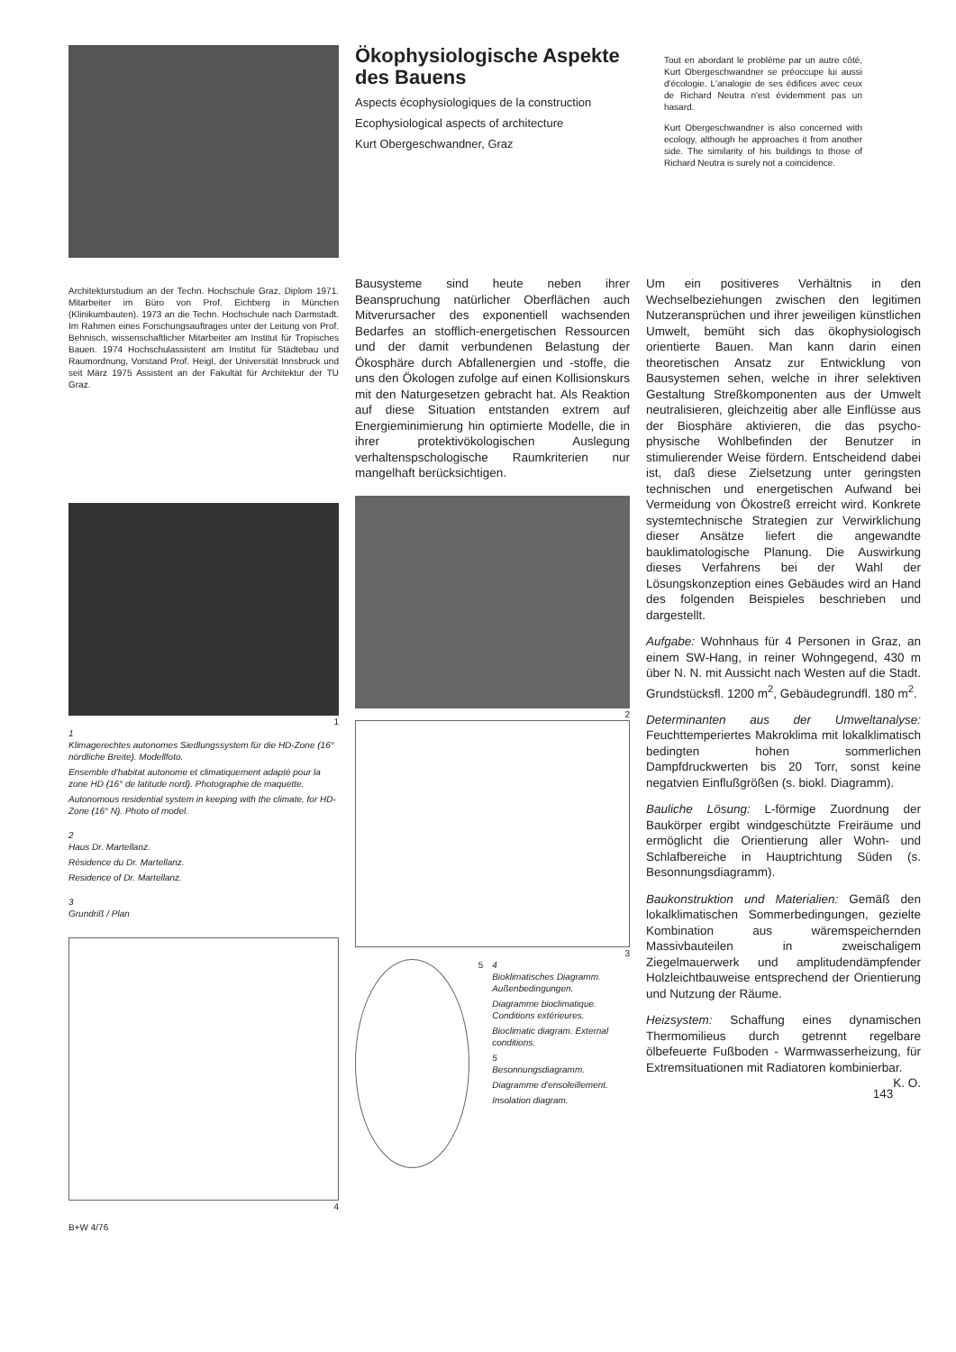Ökophysiologische Aspekte des Bauens
Aspects écophysiologiques de la construction
Ecophysiological aspects of architecture
Kurt Obergeschwandner, Graz
Tout en abordant le problème par un autre côté, Kurt Obergeschwandner se préoccupe lui aussi d'écologie. L'analogie de ses édifices avec ceux de Richard Neutra n'est évidemment pas un hasard.
Kurt Obergeschwandner is also concerned with ecology, although he approaches it from another side. The similarity of his buildings to those of Richard Neutra is surely not a coincidence.
Architekturstudium an der Techn. Hochschule Graz, Diplom 1971. Mitarbeiter im Büro von Prof. Eichberg in München (Klinikumbauten). 1973 an die Techn. Hochschule nach Darmstadt. Im Rahmen eines Forschungsauftrages unter der Leitung von Prof. Behnisch, wissenschaftlicher Mitarbeiter am Institut für Tropisches Bauen. 1974 Hochschulassistent am Institut für Städtebau und Raumordnung, Vorstand Prof. Heigl, der Universität Innsbruck und seit März 1975 Assistent an der Fakultät für Architektur der TU Graz.
1
1
Klimagerechtes autonomes Siedlungssystem für die HD-Zone (16° nördliche Breite). Modellfoto.
Ensemble d'habitat autonome et climatiquement adapté pour la zone HD (16° de latitude nord). Photographie de maquette.
Autonomous residential system in keeping with the climate, for HD-Zone (16° N). Photo of model.
2
Haus Dr. Martellanz.
Résidence du Dr. Martellanz.
Residence of Dr. Martellanz.
3
Grundriß / Plan
4
B+W 4/76
Bausysteme sind heute neben ihrer Beanspruchung natürlicher Oberflächen auch Mitverursacher des exponentiell wachsenden Bedarfes an stofflich-energetischen Ressourcen und der damit verbundenen Belastung der Ökosphäre durch Abfallenergien und -stoffe, die uns den Ökologen zufolge auf einen Kollisionskurs mit den Naturgesetzen gebracht hat. Als Reaktion auf diese Situation entstanden extrem auf Energieminimierung hin optimierte Modelle, die in ihrer protektivökologischen Auslegung verhaltenspschologische Raumkriterien nur mangelhaft berücksichtigen.
2
3
5 4
Bioklimatisches Diagramm. Außenbedingungen.
Diagramme bioclimatique. Conditions extérieures.
Bioclimatic diagram. External conditions.
5
Besonnungsdiagramm.
Diagramme d'ensoleillement.
Insolation diagram.
Um ein positiveres Verhältnis in den Wechselbeziehungen zwischen den legitimen Nutzeransprüchen und ihrer jeweiligen künstlichen Umwelt, bemüht sich das ökophysiologisch orientierte Bauen. Man kann darin einen theoretischen Ansatz zur Entwicklung von Bausystemen sehen, welche in ihrer selektiven Gestaltung Streßkomponenten aus der Umwelt neutralisieren, gleichzeitig aber alle Einflüsse aus der Biosphäre aktivieren, die das psycho-physische Wohlbefinden der Benutzer in stimulierender Weise fördern. Entscheidend dabei ist, daß diese Zielsetzung unter geringsten technischen und energetischen Aufwand bei Vermeidung von Ökostreß erreicht wird. Konkrete systemtechnische Strategien zur Verwirklichung dieser Ansätze liefert die angewandte bauklimatologische Planung. Die Auswirkung dieses Verfahrens bei der Wahl der Lösungskonzeption eines Gebäudes wird an Hand des folgenden Beispieles beschrieben und dargestellt.
Aufgabe: Wohnhaus für 4 Personen in Graz, an einem SW-Hang, in reiner Wohngegend, 430 m über N. N. mit Aussicht nach Westen auf die Stadt. Grundstücksfl. 1200 m<sup>2</sup>, Gebäudegrundfl. 180 m<sup>2</sup>.
Determinanten aus der Umweltanalyse: Feuchttemperiertes Makroklima mit lokalklimatisch bedingten hohen sommerlichen Dampfdruckwerten bis 20 Torr, sonst keine negatvien Einflußgrößen (s. biokl. Diagramm).
Bauliche Lösung: L-förmige Zuordnung der Baukörper ergibt windgeschützte Freiräume und ermöglicht die Orientierung aller Wohn- und Schlafbereiche in Hauptrichtung Süden (s. Besonnungsdiagramm).
Baukonstruktion und Materialien: Gemäß den lokalklimatischen Sommerbedingungen, gezielte Kombination aus wäremspeichernden Massivbauteilen in zweischaligem Ziegelmauerwerk und amplitudendämpfender Holzleichtbauweise entsprechend der Orientierung und Nutzung der Räume.
Heizsystem: Schaffung eines dynamischen Thermomilieus durch getrennt regelbare ölbefeuerte Fußboden - Warmwasserheizung, für Extremsituationen mit Radiatoren kombinierbar. K. O.
143